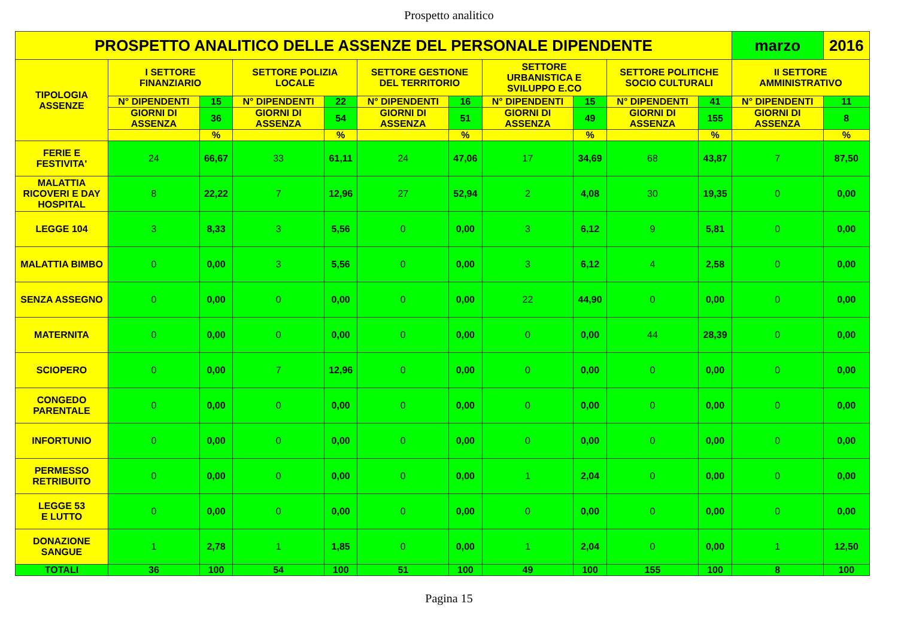Prospetto analitico
| PROSPETTO ANALITICO DELLE ASSENZE DEL PERSONALE DIPENDENTE | | | | | | | | | | | marzo | 2016 |
| --- | --- | --- | --- | --- | --- | --- | --- | --- | --- | --- | --- | --- |
| TIPOLOGIA ASSENZE | I SETTORE FINANZIARIO | | SETTORE POLIZIA LOCALE | | SETTORE GESTIONE DEL TERRITORIO | | SETTORE URBANISTICA E SVILUPPO E.CO | | SETTORE POLITICHE SOCIO CULTURALI | | II SETTORE AMMINISTRATIVO | |
| | N° DIPENDENTI | 15 | N° DIPENDENTI | 22 | N° DIPENDENTI | 16 | N° DIPENDENTI | 15 | N° DIPENDENTI | 41 | N° DIPENDENTI | 11 |
| | GIORNI DI ASSENZA | 36 | GIORNI DI ASSENZA | 54 | GIORNI DI ASSENZA | 51 | GIORNI DI ASSENZA | 49 | GIORNI DI ASSENZA | 155 | GIORNI DI ASSENZA | 8 |
| | | % | | % | | % | | % | | % | | % |
| FERIE E FESTIVITA' | 24 | 66,67 | 33 | 61,11 | 24 | 47,06 | 17 | 34,69 | 68 | 43,87 | 7 | 87,50 |
| MALATTIA RICOVERI E DAY HOSPITAL | 8 | 22,22 | 7 | 12,96 | 27 | 52,94 | 2 | 4,08 | 30 | 19,35 | 0 | 0,00 |
| LEGGE 104 | 3 | 8,33 | 3 | 5,56 | 0 | 0,00 | 3 | 6,12 | 9 | 5,81 | 0 | 0,00 |
| MALATTIA BIMBO | 0 | 0,00 | 3 | 5,56 | 0 | 0,00 | 3 | 6,12 | 4 | 2,58 | 0 | 0,00 |
| SENZA ASSEGNO | 0 | 0,00 | 0 | 0,00 | 0 | 0,00 | 22 | 44,90 | 0 | 0,00 | 0 | 0,00 |
| MATERNITA | 0 | 0,00 | 0 | 0,00 | 0 | 0,00 | 0 | 0,00 | 44 | 28,39 | 0 | 0,00 |
| SCIOPERO | 0 | 0,00 | 7 | 12,96 | 0 | 0,00 | 0 | 0,00 | 0 | 0,00 | 0 | 0,00 |
| CONGEDO PARENTALE | 0 | 0,00 | 0 | 0,00 | 0 | 0,00 | 0 | 0,00 | 0 | 0,00 | 0 | 0,00 |
| INFORTUNIO | 0 | 0,00 | 0 | 0,00 | 0 | 0,00 | 0 | 0,00 | 0 | 0,00 | 0 | 0,00 |
| PERMESSO RETRIBUITO | 0 | 0,00 | 0 | 0,00 | 0 | 0,00 | 1 | 2,04 | 0 | 0,00 | 0 | 0,00 |
| LEGGE 53 E LUTTO | 0 | 0,00 | 0 | 0,00 | 0 | 0,00 | 0 | 0,00 | 0 | 0,00 | 0 | 0,00 |
| DONAZIONE SANGUE | 1 | 2,78 | 1 | 1,85 | 0 | 0,00 | 1 | 2,04 | 0 | 0,00 | 1 | 12,50 |
| TOTALI | 36 | 100 | 54 | 100 | 51 | 100 | 49 | 100 | 155 | 100 | 8 | 100 |
Pagina 15